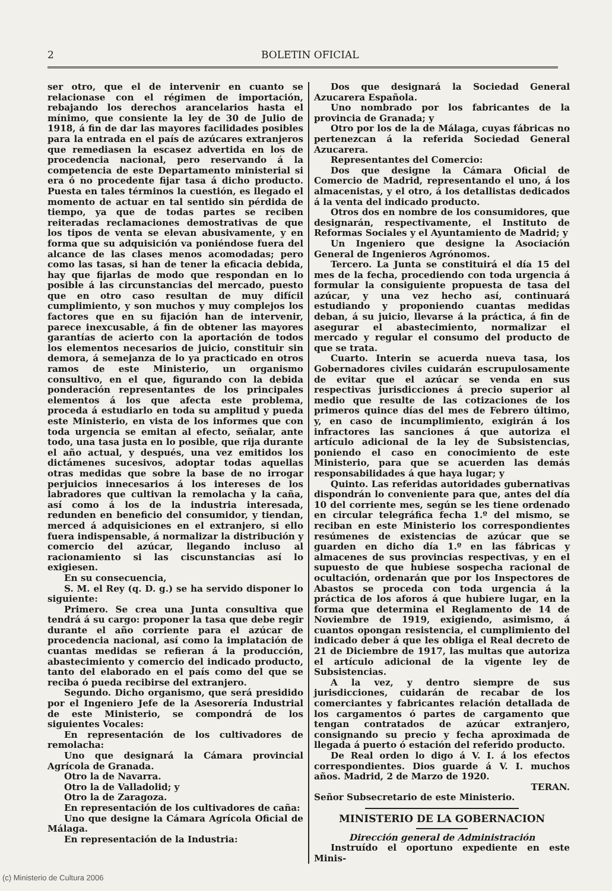2 BOLETIN OFICIAL
ser otro, que el de intervenir en cuanto se relacionase con el régimen de importación, rebajando los derechos arancelarios hasta el mínimo, que consiente la ley de 30 de Julio de 1918, á fin de dar las mayores facilidades posibles para la entrada en el país de azúcares extranjeros que remediasen la escasez advertida en los de procedencia nacional, pero reservando á la competencia de este Departamento ministerial si era ó no procedente fijar tasa á dicho producto. Puesta en tales términos la cuestión, es llegado el momento de actuar en tal sentido sin pérdida de tiempo, ya que de todas partes se reciben reiteradas reclamaciones demostrativas de que los tipos de venta se elevan abusivamente, y en forma que su adquisición va poniéndose fuera del alcance de las clases menos acomodadas; pero como las tasas, si han de tener la eficacia debida, hay que fijarlas de modo que respondan en lo posible á las circunstancias del mercado, puesto que en otro caso resultan de muy difícil cumplimiento, y son muchos y muy complejos los factores que en su fijación han de intervenir, parece inexcusable, á fin de obtener las mayores garantías de acierto con la aportación de todos los elementos necesarios de juicio, constituir sin demora, á semejanza de lo ya practicado en otros ramos de este Ministerio, un organismo consultivo, en el que, figurando con la debida ponderación representantes de los principales elementos á los que afecta este problema, proceda á estudiarlo en toda su amplitud y pueda este Ministerio, en vista de los informes que con toda urgencia se emitan al efecto, señalar, ante todo, una tasa justa en lo posible, que rija durante el año actual, y después, una vez emitidos los dictámenes sucesivos, adoptar todas aquellas otras medidas que sobre la base de no irrogar perjuicios innecesarios á los intereses de los labradores que cultivan la remolacha y la caña, así como á los de la industria interesada, redunden en beneficio del consumidor, y tiendan, merced á adquisiciones en el extranjero, si ello fuera indispensable, á normalizar la distribución y comercio del azúcar, llegando incluso al racionamiento si las ciscunstancias así lo exigiesen.
En su consecuencia,
S. M. el Rey (q. D. g.) se ha servido disponer lo siguiente:
Primero. Se crea una Junta consultiva que tendrá á su cargo: proponer la tasa que debe regir durante el año corriente para el azúcar de procedencia nacional, así como la implatación de cuantas medidas se refieran á la producción, abastecimiento y comercio del indicado producto, tanto del elaborado en el país como del que se reciba ó pueda recibirse del extranjero.
Segundo. Dicho organismo, que será presidido por el Ingeniero Jefe de la Asesorería Industrial de este Ministerio, se compondrá de los siguientes Vocales:
En representación de los cultivadores de remolacha:
Uno que designará la Cámara provincial Agrícola de Granada.
Otro la de Navarra.
Otro la de Valladolid; y
Otro la de Zaragoza.
En representación de los cultivadores de caña:
Uno que designe la Cámara Agrícola Oficial de Málaga.
En representación de la Industria:
Dos que designará la Sociedad General Azucarera Española.
Uno nombrado por los fabricantes de la provincia de Granada; y
Otro por los de la de Málaga, cuyas fábricas no pertenezcan á la referida Sociedad General Azucarera.
Representantes del Comercio:
Dos que designe la Cámara Oficial de Comercio de Madrid, representando el uno, á los almacenistas, y el otro, á los detallistas dedicados á la venta del indicado producto.
Otros dos en nombre de los consumidores, que designarán, respectivamente, el Instituto de Reformas Sociales y el Ayuntamiento de Madrid; y
Un Ingeniero que designe la Asociación General de Ingenieros Agrónomos.
Tercero. La Junta se constituirá el día 15 del mes de la fecha, procediendo con toda urgencia á formular la consiguiente propuesta de tasa del azúcar, y una vez hecho así, continuará estudiando y proponiendo cuantas medidas deban, á su juicio, llevarse á la práctica, á fin de asegurar el abastecimiento, normalizar el mercado y regular el consumo del producto de que se trata.
Cuarto. Interin se acuerda nueva tasa, los Gobernadores civiles cuidarán escrupulosamente de evitar que el azúcar se venda en sus respectivas jurisdicciones á precio superior al medio que resulte de las cotizaciones de los primeros quince días del mes de Febrero último, y, en caso de incumplimiento, exigirán á los infractores las sanciones á que autoriza el artículo adicional de la ley de Subsistencias, poniendo el caso en conocimiento de este Ministerio, para que se acuerden las demás responsabilidades á que haya lugar; y
Quinto. Las referidas autoridades gubernativas dispondrán lo conveniente para que, antes del día 10 del corriente mes, según se les tiene ordenado en circular telegráfica fecha 1.º del mismo, se reciban en este Ministerio los correspondientes resúmenes de existencias de azúcar que se guarden en dicho día 1.º en las fábricas y almacenes de sus provincias respectivas, y en el supuesto de que hubiese sospecha racional de ocultación, ordenarán que por los Inspectores de Abastos se proceda con toda urgencia á la práctica de los aforos á que hubiere lugar, en la forma que determina el Reglamento de 14 de Noviembre de 1919, exigiendo, asimismo, á cuantos opongan resistencia, el cumplimiento del indicado deber á que les obliga el Real decreto de 21 de Diciembre de 1917, las multas que autoriza el artículo adicional de la vigente ley de Subsistencias.
A la vez, y dentro siempre de sus jurisdicciones, cuidarán de recabar de los comerciantes y fabricantes relación detallada de los cargamentos ó partes de cargamento que tengan contratados de azúcar extranjero, consignando su precio y fecha aproximada de llegada á puerto ó estación del referido producto.
De Real orden lo digo á V. I. á los efectos correspondientes. Dios guarde á V. I. muchos años. Madrid, 2 de Marzo de 1920.
TERAN.
Señor Subsecretario de este Ministerio.
MINISTERIO DE LA GOBERNACION
Dirección general de Administración
Instruído el oportuno expediente en este Minis-
(c) Ministerio de Cultura 2006